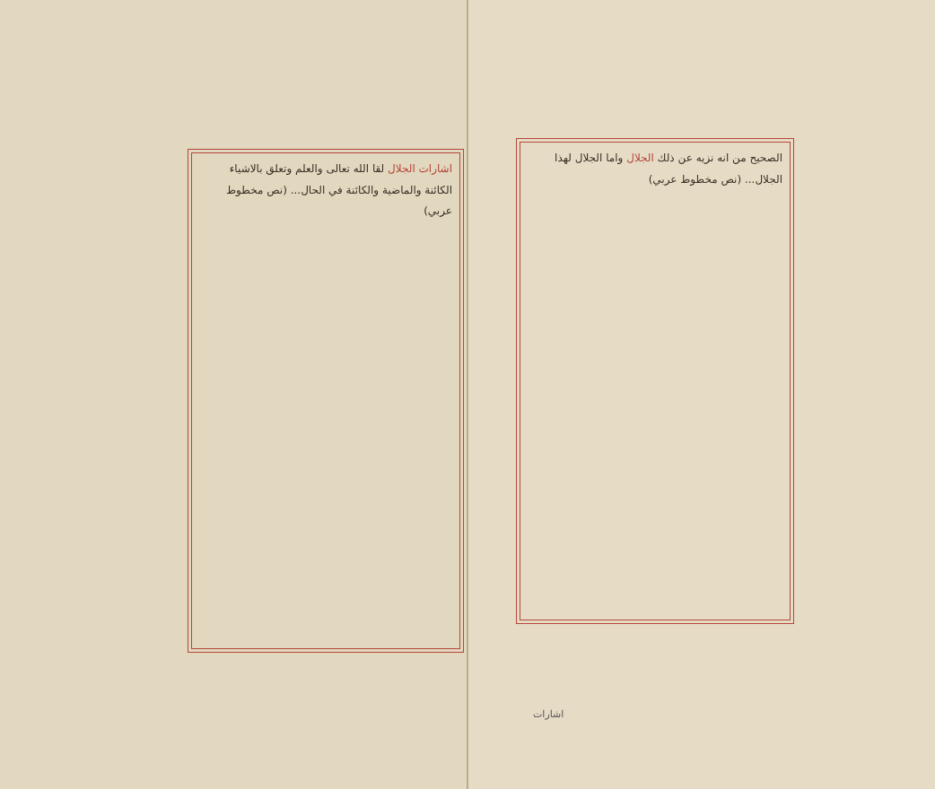اشارات الجلال لقا الله تعالى والعلم وتعلق بالاشياء الكائنة والماضية والكائنة في الحال... (نص مخطوط عربي)
الصحيح من انه نزيه عن ذلك الجلال واما الجلال لهذا الجلال... (نص مخطوط عربي)
اشارات